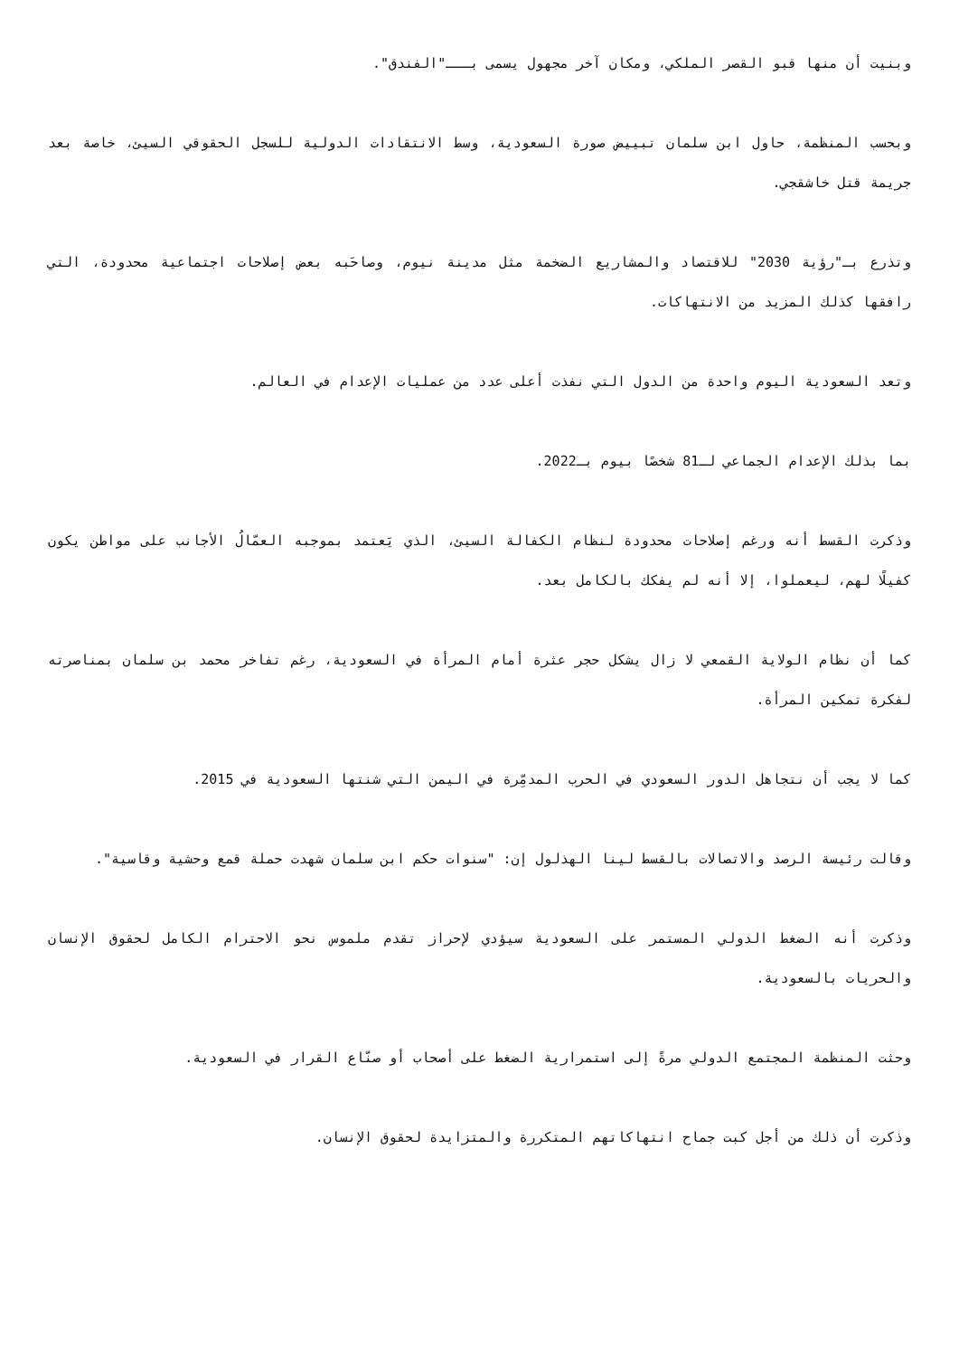وبنيت أن منها قبو القصر الملكي، ومكان آخر مجهول يسمى بـــ"الفندق".
وبحسب المنظمة، حاول ابن سلمان تبييض صورة السعودية، وسط الانتقادات الدولية للسجل الحقوقي السيئ، خاصة بعد جريمة قتل خاشقجي.
وتذرع بـ"رؤية 2030" للاقتصاد والمشاريع الضخمة مثل مدينة نيوم، وصاحَبه بعض إصلاحات اجتماعية محدودة، التي رافقها كذلك المزيد من الانتهاكات.
وتعد السعودية اليوم واحدة من الدول التي نفذت أعلى عدد من عمليات الإعدام في العالم.
بما بذلك الإعدام الجماعي لـ81 شخصًا بيوم بـ2022.
وذكرت القسط أنه ورغم إصلاحات محدودة لنظام الكفالة السيئ، الذي يَعتمد بموجبه العمّالُ الأجانب على مواطن يكون كفيلًا لهم، ليعملوا، إلا أنه لم يفكك بالكامل بعد.
كما أن نظام الولاية القمعي لا زال يشكل حجر عثرة أمام المرأة في السعودية، رغم تفاخر محمد بن سلمان بمناصرته لفكرة تمكين المرأة.
كما لا يجب أن نتجاهل الدور السعودي في الحرب المدمِّرة في اليمن التي شنتها السعودية في 2015.
وقالت رئيسة الرصد والاتصالات بالقسط لينا الهذلول إن: "سنوات حكم ابن سلمان شهدت حملة قمع وحشية وقاسية".
وذكرت أنه الضغط الدولي المستمر على السعودية سيؤدي لإحراز تقدم ملموس نحو الاحترام الكامل لحقوق الإنسان والحريات بالسعودية.
وحثت المنظمة المجتمع الدولي مرةً إلى استمرارية الضغط على أصحاب أو صنّاع القرار في السعودية.
وذكرت أن ذلك من أجل كبت جماح انتهاكاتهم المتكررة والمتزايدة لحقوق الإنسان.